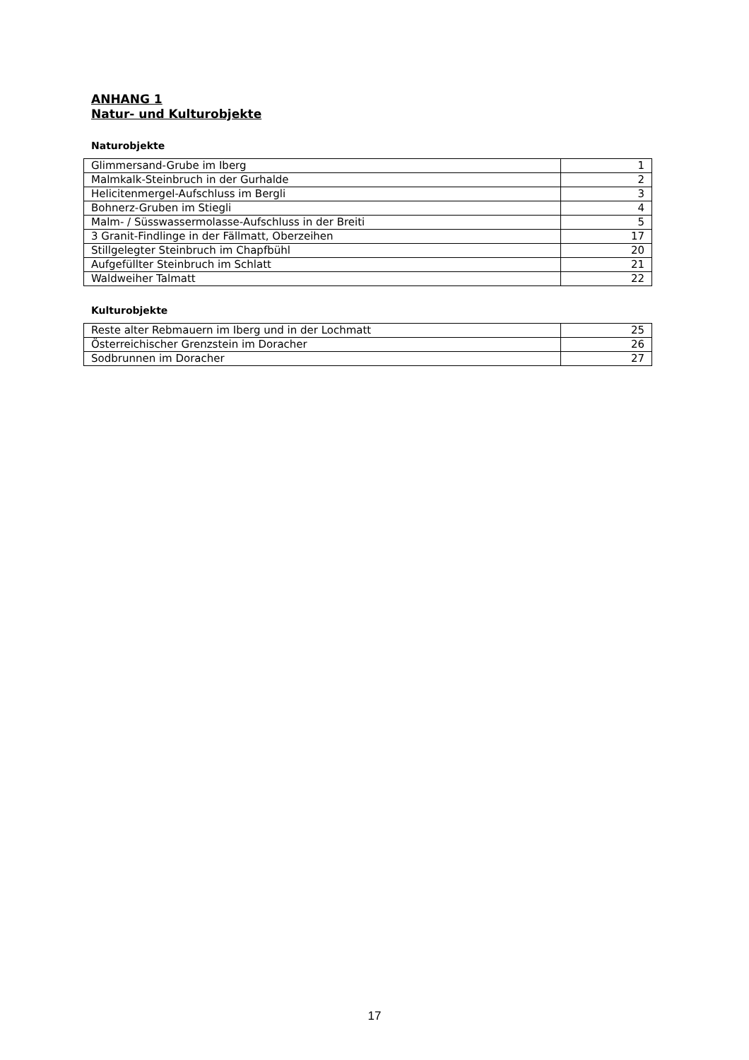ANHANG 1
Natur- und Kulturobjekte
Naturobjekte
| Glimmersand-Grube im Iberg | 1 |
| Malmkalk-Steinbruch in der Gurhalde | 2 |
| Helicitenmergel-Aufschluss im Bergli | 3 |
| Bohnerz-Gruben im Stiegli | 4 |
| Malm- / Süsswassermolasse-Aufschluss in der Breiti | 5 |
| 3 Granit-Findlinge in der Fällmatt, Oberzeihen | 17 |
| Stillgelegter Steinbruch im Chapfbühl | 20 |
| Aufgefüllter Steinbruch im Schlatt | 21 |
| Waldweiher Talmatt | 22 |
Kulturobjekte
| Reste alter Rebmauern im Iberg und in der Lochmatt | 25 |
| Österreichischer Grenzstein im Doracher | 26 |
| Sodbrunnen im Doracher | 27 |
17